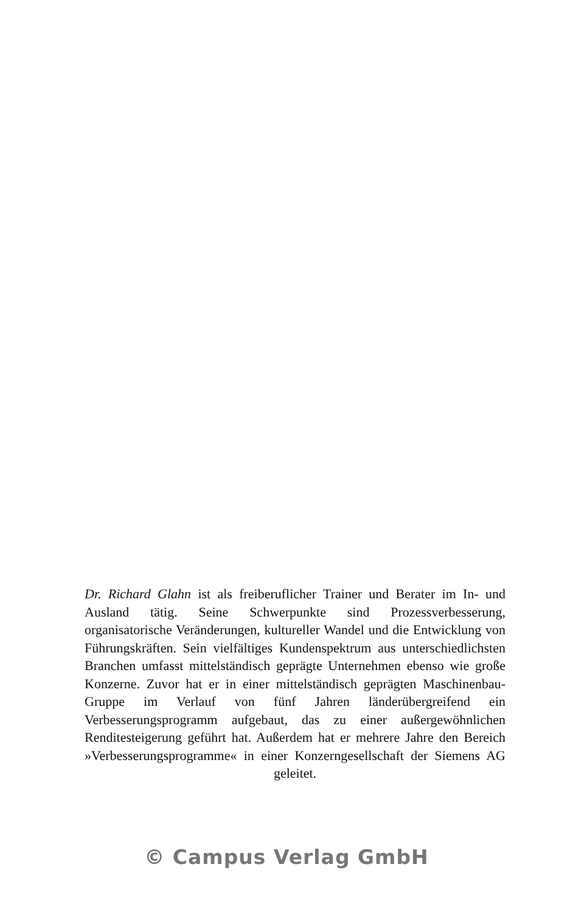Dr. Richard Glahn ist als freiberuflicher Trainer und Berater im In- und Ausland tätig. Seine Schwerpunkte sind Prozessverbesserung, organisatorische Veränderungen, kultureller Wandel und die Entwicklung von Führungskräften. Sein vielfältiges Kundenspektrum aus unterschiedlichsten Branchen umfasst mittelständisch geprägte Unternehmen ebenso wie große Konzerne. Zuvor hat er in einer mittelständisch geprägten Maschinenbau-Gruppe im Verlauf von fünf Jahren länderübergreifend ein Verbesserungsprogramm aufgebaut, das zu einer außergewöhnlichen Renditesteigerung geführt hat. Außerdem hat er mehrere Jahre den Bereich »Verbesserungsprogramme« in einer Konzerngesellschaft der Siemens AG geleitet.
© Campus Verlag GmbH